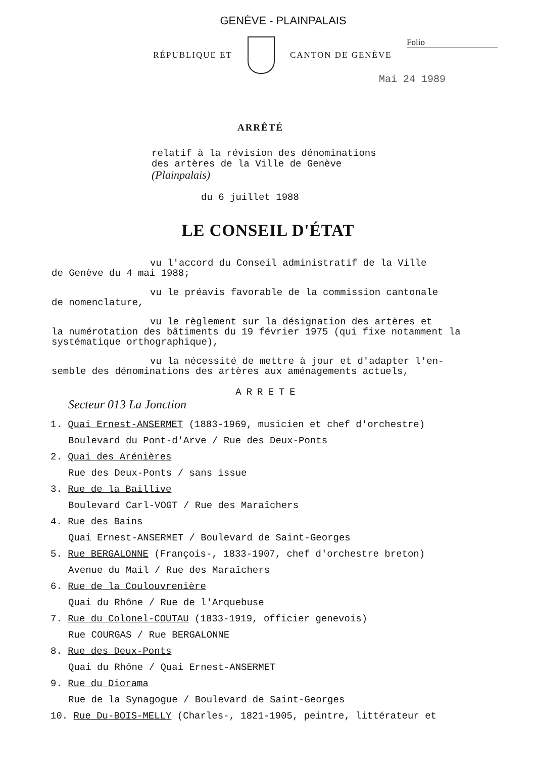GENÈVE - PLAINPALAIS
Folio
RÉPUBLIQUE ET CANTON DE GENÈVE
Mai 24 1989
ARRÊTÉ
relatif à la révision des dénominations des artères de la Ville de Genève (Plainpalais)
du 6 juillet 1988
LE CONSEIL D'ÉTAT
vu l'accord du Conseil administratif de la Ville
de Genève du 4 mai 1988;
vu le préavis favorable de la commission cantonale
de nomenclature,
vu le règlement sur la désignation des artères et
la numérotation des bâtiments du 19 février 1975 (qui fixe notamment la systématique orthographique),
vu la nécessité de mettre à jour et d'adapter l'en-
semble des dénominations des artères aux aménagements actuels,
ARRETE
Secteur 013 La Jonction
1. Quai Ernest-ANSERMET (1883-1969, musicien et chef d'orchestre)
Boulevard du Pont-d'Arve / Rue des Deux-Ponts
2. Quai des Arénières
Rue des Deux-Ponts / sans issue
3. Rue de la Baillive
Boulevard Carl-VOGT / Rue des Maraîchers
4. Rue des Bains
Quai Ernest-ANSERMET / Boulevard de Saint-Georges
5. Rue BERGALONNE (François-, 1833-1907, chef d'orchestre breton)
Avenue du Mail / Rue des Maraîchers
6. Rue de la Coulouvrenière
Quai du Rhône / Rue de l'Arquebuse
7. Rue du Colonel-COUTAU (1833-1919, officier genevois)
Rue COURGAS / Rue BERGALONNE
8. Rue des Deux-Ponts
Quai du Rhône / Quai Ernest-ANSERMET
9. Rue du Diorama
Rue de la Synagogue / Boulevard de Saint-Georges
10. Rue Du-BOIS-MELLY (Charles-, 1821-1905, peintre, littérateur et